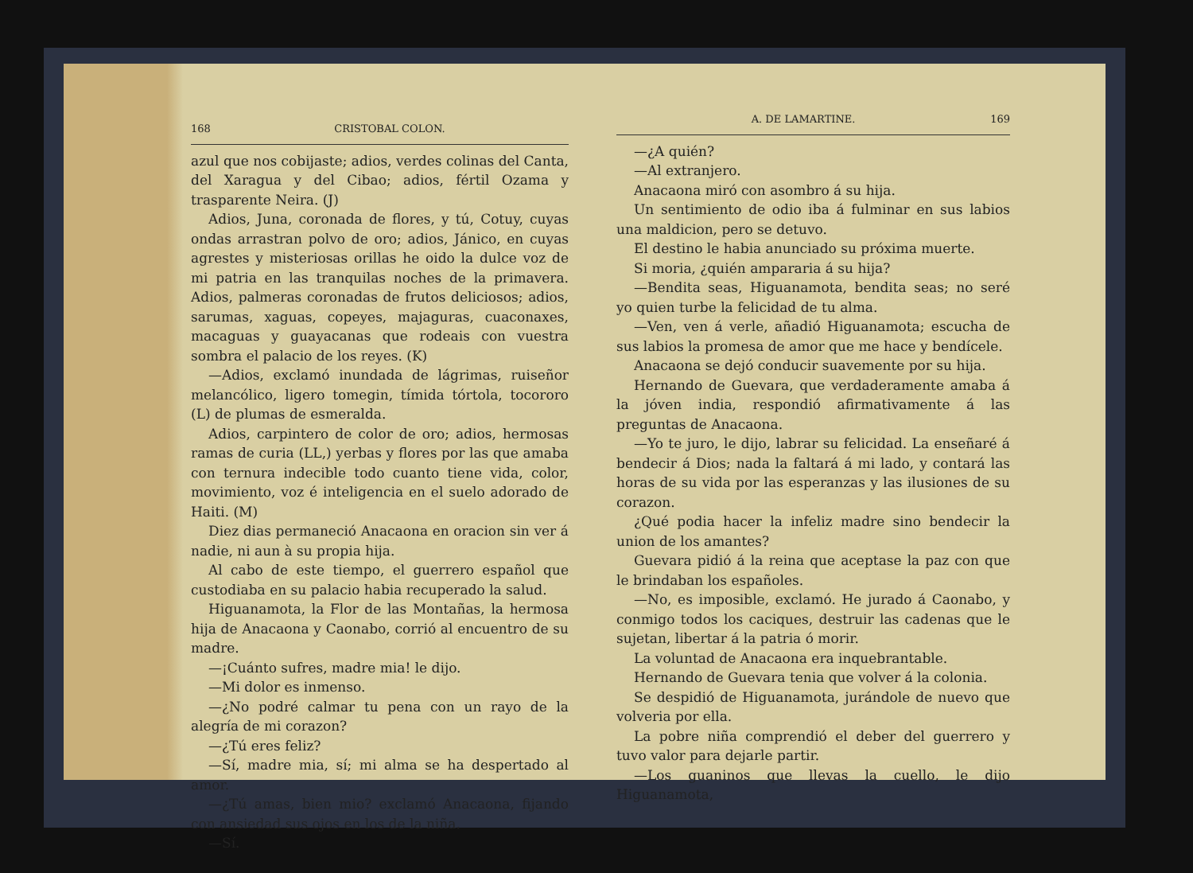168 CRISTOBAL COLON.
azul que nos cobijaste; adios, verdes colinas del Canta, del Xaragua y del Cibao; adios, fértil Ozama y trasparente Neira. (J)
Adios, Juna, coronada de flores, y tú, Cotuy, cuyas ondas arrastran polvo de oro; adios, Jánico, en cuyas agrestes y misteriosas orillas he oido la dulce voz de mi patria en las tranquilas noches de la primavera. Adios, palmeras coronadas de frutos deliciosos; adios, sarumas, xaguas, copeyes, majaguras, cuaconaxes, macaguas y guayacanas que rodeais con vuestra sombra el palacio de los reyes. (K)
—Adios, exclamó inundada de lágrimas, ruiseñor melancólico, ligero tomegin, tímida tórtola, tocororo (L) de plumas de esmeralda.
Adios, carpintero de color de oro; adios, hermosas ramas de curia (LL,) yerbas y flores por las que amaba con ternura indecible todo cuanto tiene vida, color, movimiento, voz é inteligencia en el suelo adorado de Haiti. (M)
Diez dias permaneció Anacaona en oracion sin ver á nadie, ni aun à su propia hija.
Al cabo de este tiempo, el guerrero español que custodiaba en su palacio habia recuperado la salud.
Higuanamota, la Flor de las Montañas, la hermosa hija de Anacaona y Caonabo, corrió al encuentro de su madre.
—¡Cuánto sufres, madre mia! le dijo.
—Mi dolor es inmenso.
—¿No podré calmar tu pena con un rayo de la alegría de mi corazon?
—¿Tú eres feliz?
—Sí, madre mia, sí; mi alma se ha despertado al amor.
—¿Tú amas, bien mio? exclamó Anacaona, fijando con ansiedad sus ojos en los de la niña.
—Sí.
A. DE LAMARTINE. 169
—¿A quién?
—Al extranjero.
Anacaona miró con asombro á su hija.
Un sentimiento de odio iba á fulminar en sus labios una maldicion, pero se detuvo.
El destino le habia anunciado su próxima muerte.
Si moria, ¿quién ampararia á su hija?
—Bendita seas, Higuanamota, bendita seas; no seré yo quien turbe la felicidad de tu alma.
—Ven, ven á verle, añadió Higuanamota; escucha de sus labios la promesa de amor que me hace y bendícele.
Anacaona se dejó conducir suavemente por su hija.
Hernando de Guevara, que verdaderamente amaba á la jóven india, respondió afirmativamente á las preguntas de Anacaona.
—Yo te juro, le dijo, labrar su felicidad. La enseñaré á bendecir á Dios; nada la faltará á mi lado, y contará las horas de su vida por las esperanzas y las ilusiones de su corazon.
¿Qué podia hacer la infeliz madre sino bendecir la union de los amantes?
Guevara pidió á la reina que aceptase la paz con que le brindaban los españoles.
—No, es imposible, exclamó. He jurado á Caonabo, y conmigo todos los caciques, destruir las cadenas que le sujetan, libertar á la patria ó morir.
La voluntad de Anacaona era inquebrantable.
Hernando de Guevara tenia que volver á la colonia.
Se despidió de Higuanamota, jurándole de nuevo que volveria por ella.
La pobre niña comprendió el deber del guerrero y tuvo valor para dejarle partir.
—Los guaninos que llevas la cuello, le dijo Higuanamota,